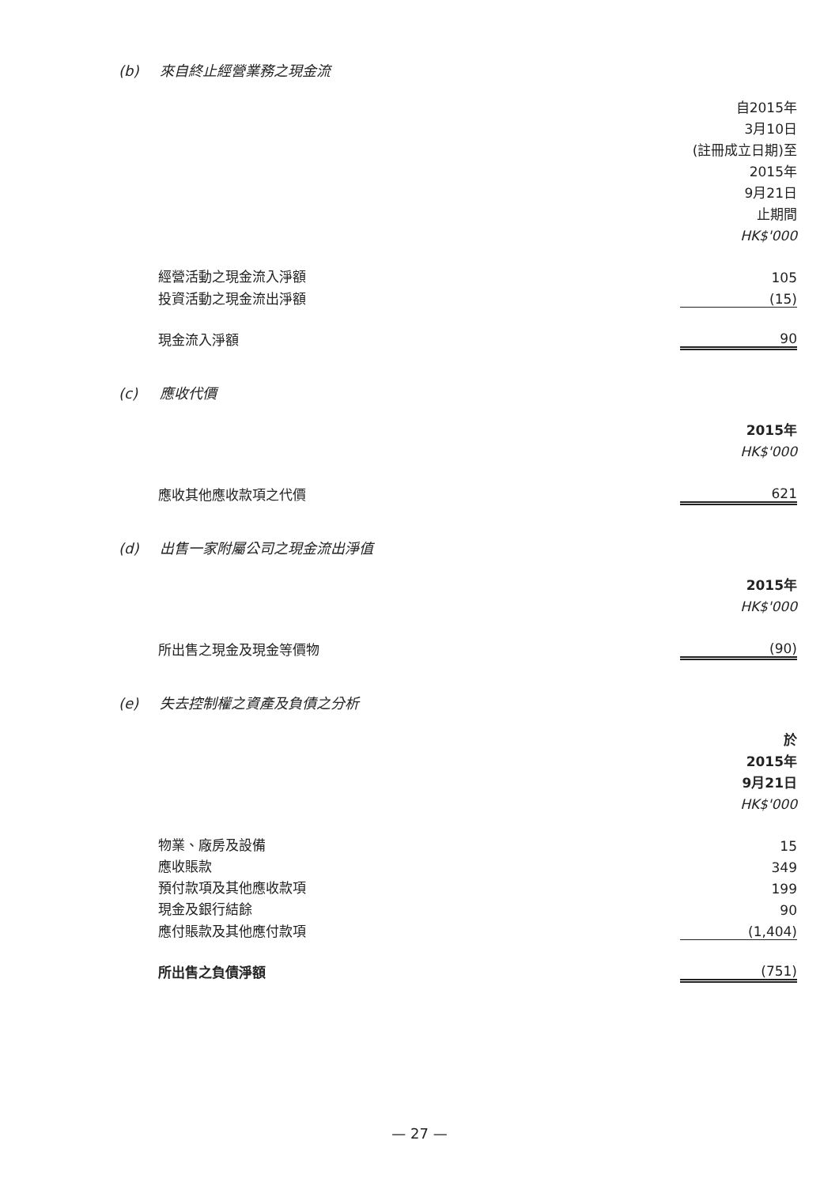(b) 來自終止經營業務之現金流
| | 自2015年 3月10日 (註冊成立日期)至 2015年 9月21日 止期間 HK$'000 |
| 經營活動之現金流入淨額 | 105 |
| 投資活動之現金流出淨額 | (15) |
| 現金流入淨額 | 90 |
(c) 應收代價
| | 2015年 HK$'000 |
| 應收其他應收款項之代價 | 621 |
(d) 出售一家附屬公司之現金流出淨值
| | 2015年 HK$'000 |
| 所出售之現金及現金等價物 | (90) |
(e) 失去控制權之資產及負債之分析
| | 於 2015年 9月21日 HK$'000 |
| 物業、廠房及設備 | 15 |
| 應收賬款 | 349 |
| 預付款項及其他應收款項 | 199 |
| 現金及銀行結餘 | 90 |
| 應付賬款及其他應付款項 | (1,404) |
| 所出售之負債淨額 | (751) |
— 27 —